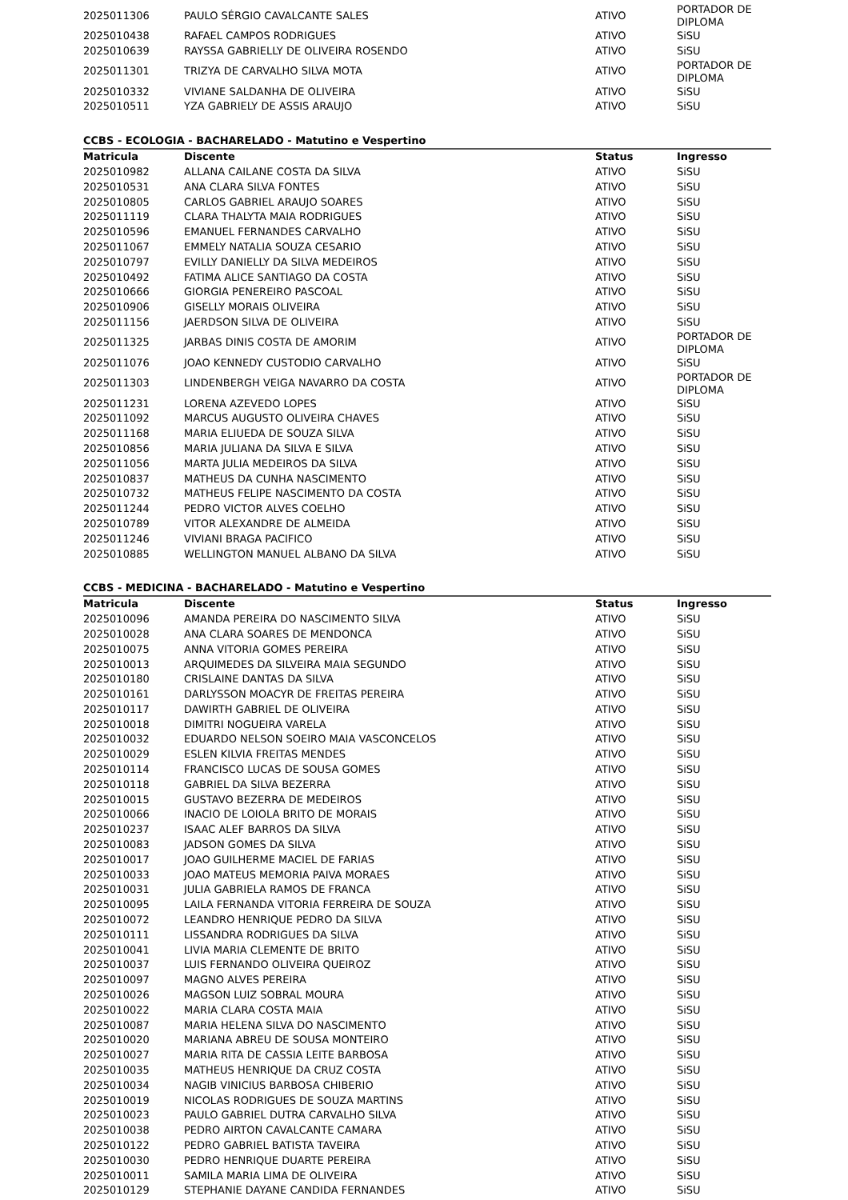| 2025011306 | PAULO SÉRGIO CAVALCANTE SALES | ATIVO | PORTADOR DE DIPLOMA |
| 2025010438 | RAFAEL CAMPOS RODRIGUES | ATIVO | SiSU |
| 2025010639 | RAYSSA GABRIELLY DE OLIVEIRA ROSENDO | ATIVO | SiSU |
| 2025011301 | TRIZYA DE CARVALHO SILVA MOTA | ATIVO | PORTADOR DE DIPLOMA |
| 2025010332 | VIVIANE SALDANHA DE OLIVEIRA | ATIVO | SiSU |
| 2025010511 | YZA GABRIELY DE ASSIS ARAUJO | ATIVO | SiSU |
CCBS - ECOLOGIA - BACHARELADO - Matutino e Vespertino
| Matricula | Discente | Status | Ingresso |
| --- | --- | --- | --- |
| 2025010982 | ALLANA CAILANE COSTA DA SILVA | ATIVO | SiSU |
| 2025010531 | ANA CLARA SILVA FONTES | ATIVO | SiSU |
| 2025010805 | CARLOS GABRIEL ARAUJO SOARES | ATIVO | SiSU |
| 2025011119 | CLARA THALYTA MAIA RODRIGUES | ATIVO | SiSU |
| 2025010596 | EMANUEL FERNANDES CARVALHO | ATIVO | SiSU |
| 2025011067 | EMMELY NATALIA SOUZA CESARIO | ATIVO | SiSU |
| 2025010797 | EVILLY DANIELLY DA SILVA MEDEIROS | ATIVO | SiSU |
| 2025010492 | FATIMA ALICE SANTIAGO DA COSTA | ATIVO | SiSU |
| 2025010666 | GIORGIA PENEREIRO PASCOAL | ATIVO | SiSU |
| 2025010906 | GISELLY MORAIS OLIVEIRA | ATIVO | SiSU |
| 2025011156 | JAERDSON SILVA DE OLIVEIRA | ATIVO | SiSU |
| 2025011325 | JARBAS DINIS COSTA DE AMORIM | ATIVO | PORTADOR DE DIPLOMA |
| 2025011076 | JOAO KENNEDY CUSTODIO CARVALHO | ATIVO | SiSU |
| 2025011303 | LINDENBERGH VEIGA NAVARRO DA COSTA | ATIVO | PORTADOR DE DIPLOMA |
| 2025011231 | LORENA AZEVEDO LOPES | ATIVO | SiSU |
| 2025011092 | MARCUS AUGUSTO OLIVEIRA CHAVES | ATIVO | SiSU |
| 2025011168 | MARIA ELIUEDA DE SOUZA SILVA | ATIVO | SiSU |
| 2025010856 | MARIA JULIANA DA SILVA E SILVA | ATIVO | SiSU |
| 2025011056 | MARTA JULIA MEDEIROS DA SILVA | ATIVO | SiSU |
| 2025010837 | MATHEUS DA CUNHA NASCIMENTO | ATIVO | SiSU |
| 2025010732 | MATHEUS FELIPE NASCIMENTO DA COSTA | ATIVO | SiSU |
| 2025011244 | PEDRO VICTOR ALVES COELHO | ATIVO | SiSU |
| 2025010789 | VITOR ALEXANDRE DE ALMEIDA | ATIVO | SiSU |
| 2025011246 | VIVIANI BRAGA PACIFICO | ATIVO | SiSU |
| 2025010885 | WELLINGTON MANUEL ALBANO DA SILVA | ATIVO | SiSU |
CCBS - MEDICINA - BACHARELADO - Matutino e Vespertino
| Matricula | Discente | Status | Ingresso |
| --- | --- | --- | --- |
| 2025010096 | AMANDA PEREIRA DO NASCIMENTO SILVA | ATIVO | SiSU |
| 2025010028 | ANA CLARA SOARES DE MENDONCA | ATIVO | SiSU |
| 2025010075 | ANNA VITORIA GOMES PEREIRA | ATIVO | SiSU |
| 2025010013 | ARQUIMEDES DA SILVEIRA MAIA SEGUNDO | ATIVO | SiSU |
| 2025010180 | CRISLAINE DANTAS DA SILVA | ATIVO | SiSU |
| 2025010161 | DARLYSSON MOACYR DE FREITAS PEREIRA | ATIVO | SiSU |
| 2025010117 | DAWIRTH GABRIEL DE OLIVEIRA | ATIVO | SiSU |
| 2025010018 | DIMITRI NOGUEIRA VARELA | ATIVO | SiSU |
| 2025010032 | EDUARDO NELSON SOEIRO MAIA VASCONCELOS | ATIVO | SiSU |
| 2025010029 | ESLEN KILVIA FREITAS MENDES | ATIVO | SiSU |
| 2025010114 | FRANCISCO LUCAS DE SOUSA GOMES | ATIVO | SiSU |
| 2025010118 | GABRIEL DA SILVA BEZERRA | ATIVO | SiSU |
| 2025010015 | GUSTAVO BEZERRA DE MEDEIROS | ATIVO | SiSU |
| 2025010066 | INACIO DE LOIOLA BRITO DE MORAIS | ATIVO | SiSU |
| 2025010237 | ISAAC ALEF BARROS DA SILVA | ATIVO | SiSU |
| 2025010083 | JADSON GOMES DA SILVA | ATIVO | SiSU |
| 2025010017 | JOAO GUILHERME MACIEL DE FARIAS | ATIVO | SiSU |
| 2025010033 | JOAO MATEUS MEMORIA PAIVA MORAES | ATIVO | SiSU |
| 2025010031 | JULIA GABRIELA RAMOS DE FRANCA | ATIVO | SiSU |
| 2025010095 | LAILA FERNANDA VITORIA FERREIRA DE SOUZA | ATIVO | SiSU |
| 2025010072 | LEANDRO HENRIQUE PEDRO DA SILVA | ATIVO | SiSU |
| 2025010111 | LISSANDRA RODRIGUES DA SILVA | ATIVO | SiSU |
| 2025010041 | LIVIA MARIA CLEMENTE DE BRITO | ATIVO | SiSU |
| 2025010037 | LUIS FERNANDO OLIVEIRA QUEIROZ | ATIVO | SiSU |
| 2025010097 | MAGNO ALVES PEREIRA | ATIVO | SiSU |
| 2025010026 | MAGSON LUIZ SOBRAL MOURA | ATIVO | SiSU |
| 2025010022 | MARIA CLARA COSTA MAIA | ATIVO | SiSU |
| 2025010087 | MARIA HELENA SILVA DO NASCIMENTO | ATIVO | SiSU |
| 2025010020 | MARIANA ABREU DE SOUSA MONTEIRO | ATIVO | SiSU |
| 2025010027 | MARIA RITA DE CASSIA LEITE BARBOSA | ATIVO | SiSU |
| 2025010035 | MATHEUS HENRIQUE DA CRUZ COSTA | ATIVO | SiSU |
| 2025010034 | NAGIB VINICIUS BARBOSA CHIBERIO | ATIVO | SiSU |
| 2025010019 | NICOLAS RODRIGUES DE SOUZA MARTINS | ATIVO | SiSU |
| 2025010023 | PAULO GABRIEL DUTRA CARVALHO SILVA | ATIVO | SiSU |
| 2025010038 | PEDRO AIRTON CAVALCANTE CAMARA | ATIVO | SiSU |
| 2025010122 | PEDRO GABRIEL BATISTA TAVEIRA | ATIVO | SiSU |
| 2025010030 | PEDRO HENRIQUE DUARTE PEREIRA | ATIVO | SiSU |
| 2025010011 | SAMILA MARIA LIMA DE OLIVEIRA | ATIVO | SiSU |
| 2025010129 | STEPHANIE DAYANE CANDIDA FERNANDES | ATIVO | SiSU |